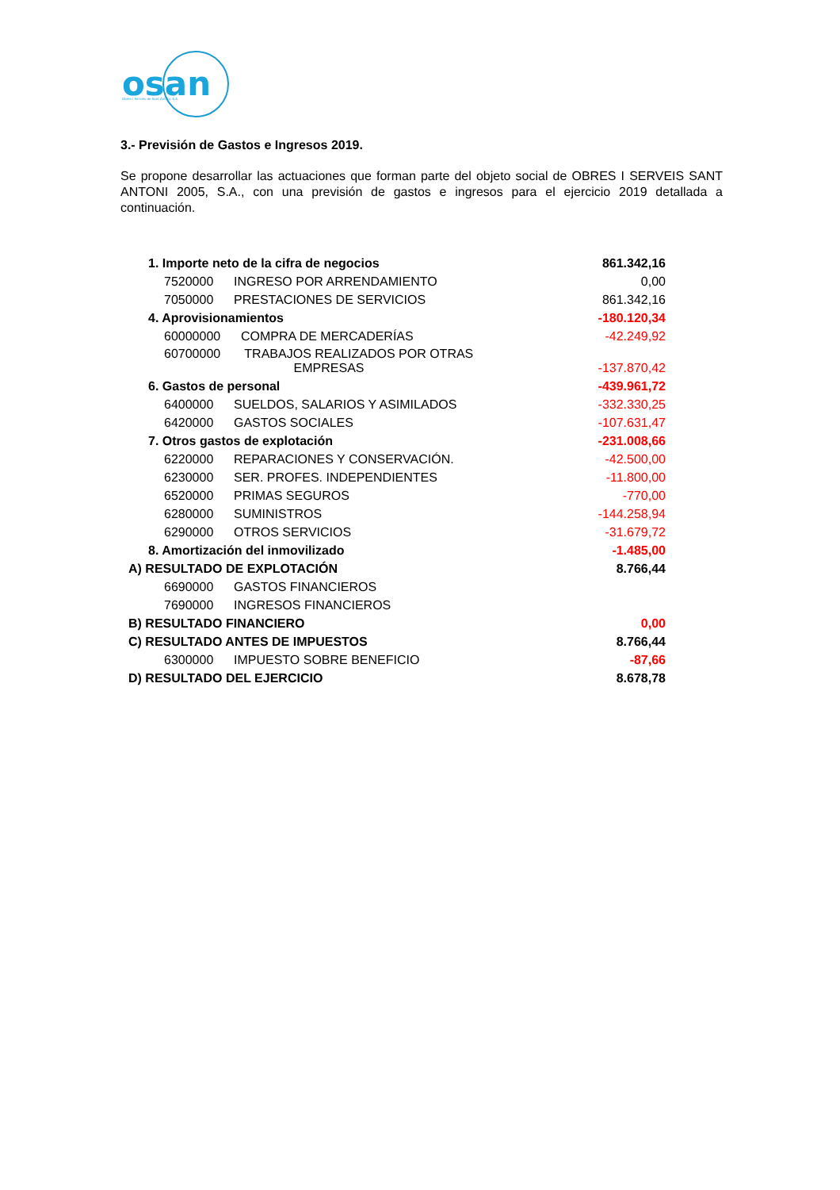osan
Obres i Serveis de Sant Antoni, S.A.
3.- Previsión de Gastos e Ingresos 2019.
Se propone desarrollar las actuaciones que forman parte del objeto social de OBRES I SERVEIS SANT ANTONI 2005, S.A., con una previsión de gastos e ingresos para el ejercicio 2019 detallada a continuación.
| 1. Importe neto de la cifra de negocios | 861.342,16 |
| 7520000 INGRESO POR ARRENDAMIENTO | 0,00 |
| 7050000 PRESTACIONES DE SERVICIOS | 861.342,16 |
| 4. Aprovisionamientos | -180.120,34 |
| 60000000 COMPRA DE MERCADERÍAS | -42.249,92 |
| 60700000 TRABAJOS REALIZADOS POR OTRAS EMPRESAS | -137.870,42 |
| 6. Gastos de personal | -439.961,72 |
| 6400000 SUELDOS, SALARIOS Y ASIMILADOS | -332.330,25 |
| 6420000 GASTOS SOCIALES | -107.631,47 |
| 7. Otros gastos de explotación | -231.008,66 |
| 6220000 REPARACIONES Y CONSERVACIÓN. | -42.500,00 |
| 6230000 SER. PROFES. INDEPENDIENTES | -11.800,00 |
| 6520000 PRIMAS SEGUROS | -770,00 |
| 6280000 SUMINISTROS | -144.258,94 |
| 6290000 OTROS SERVICIOS | -31.679,72 |
| 8. Amortización del inmovilizado | -1.485,00 |
| A) RESULTADO DE EXPLOTACIÓN | 8.766,44 |
| 6690000 GASTOS FINANCIEROS | |
| 7690000 INGRESOS FINANCIEROS | |
| B) RESULTADO FINANCIERO | 0,00 |
| C) RESULTADO ANTES DE IMPUESTOS | 8.766,44 |
| 6300000 IMPUESTO SOBRE BENEFICIO | -87,66 |
| D) RESULTADO DEL EJERCICIO | 8.678,78 |